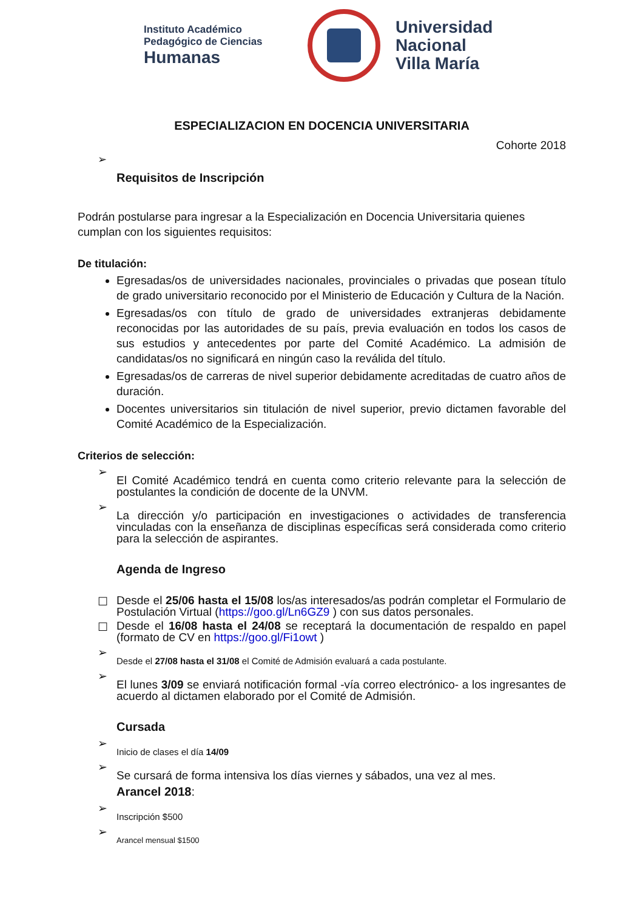Instituto Académico
Pedagógico de Ciencias
Humanas
Universidad
Nacional
Villa María
ESPECIALIZACION EN DOCENCIA UNIVERSITARIA
Cohorte 2018
➢
Requisitos de Inscripción
Podrán postularse para ingresar a la Especialización en Docencia Universitaria quienes cumplan con los siguientes requisitos:
De titulación:
Egresadas/os de universidades nacionales, provinciales o privadas que posean título de grado universitario reconocido por el Ministerio de Educación y Cultura de la Nación.
Egresadas/os con título de grado de universidades extranjeras debidamente reconocidas por las autoridades de su país, previa evaluación en todos los casos de sus estudios y antecedentes por parte del Comité Académico. La admisión de candidatas/os no significará en ningún caso la reválida del título.
Egresadas/os de carreras de nivel superior debidamente acreditadas de cuatro años de duración.
Docentes universitarios sin titulación de nivel superior, previo dictamen favorable del Comité Académico de la Especialización.
Criterios de selección:
➢
El Comité Académico tendrá en cuenta como criterio relevante para la selección de postulantes la condición de docente de la UNVM.
➢
La dirección y/o participación en investigaciones o actividades de transferencia vinculadas con la enseñanza de disciplinas específicas será considerada como criterio para la selección de aspirantes.
Agenda de Ingreso
☐
Desde el 25/06 hasta el 15/08 los/as interesados/as podrán completar el Formulario de Postulación Virtual (https://goo.gl/Ln6GZ9 ) con sus datos personales.
☐
Desde el 16/08 hasta el 24/08 se receptará la documentación de respaldo en papel (formato de CV en https://goo.gl/Fi1owt )
➢
Desde el 27/08 hasta el 31/08 el Comité de Admisión evaluará a cada postulante.
➢
El lunes 3/09 se enviará notificación formal -vía correo electrónico- a los ingresantes de acuerdo al dictamen elaborado por el Comité de Admisión.
Cursada
➢
Inicio de clases el día 14/09
➢
Se cursará de forma intensiva los días viernes y sábados, una vez al mes.
Arancel 2018:
➢
Inscripción $500
➢
Arancel mensual $1500